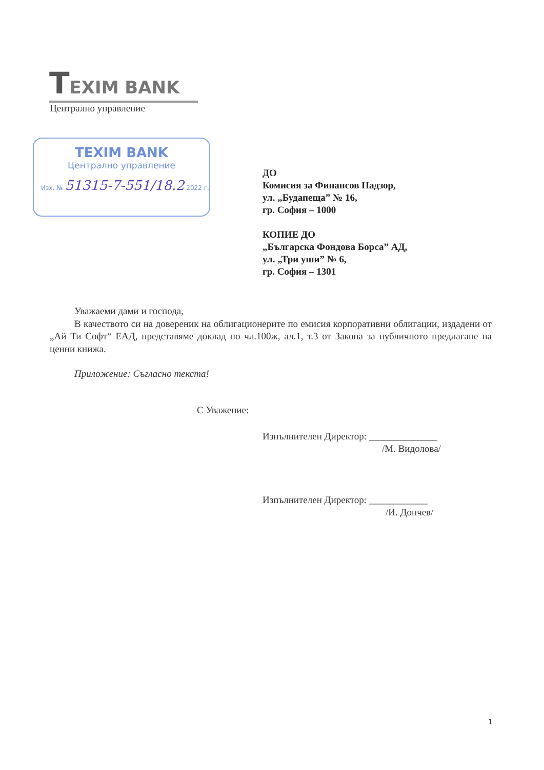TEXIM BANK
Централно управление
TEXIM BANK
Централно управление
Изх. № 51315-7-551/18.2 2022 г.
ДО
Комисия за Финансов Надзор,
ул. „Будапеща” № 16,
гр. София – 1000
КОПИЕ ДО
„Българска Фондова Борса” АД,
ул. „Три уши” № 6,
гр. София – 1301
Уважаеми дами и господа,
В качеството си на довереник на облигационерите по емисия корпоративни облигации, издадени от „Ай Ти Софт“ ЕАД, представяме доклад по чл.100ж, ал.1, т.3 от Закона за публичното предлагане на ценни книжа.
Приложение: Съгласно текста!
С Уважение:
Изпълнителен Директор: ______________
/М. Видолова/
Изпълнителен Директор: ____________
/И. Дончев/
1